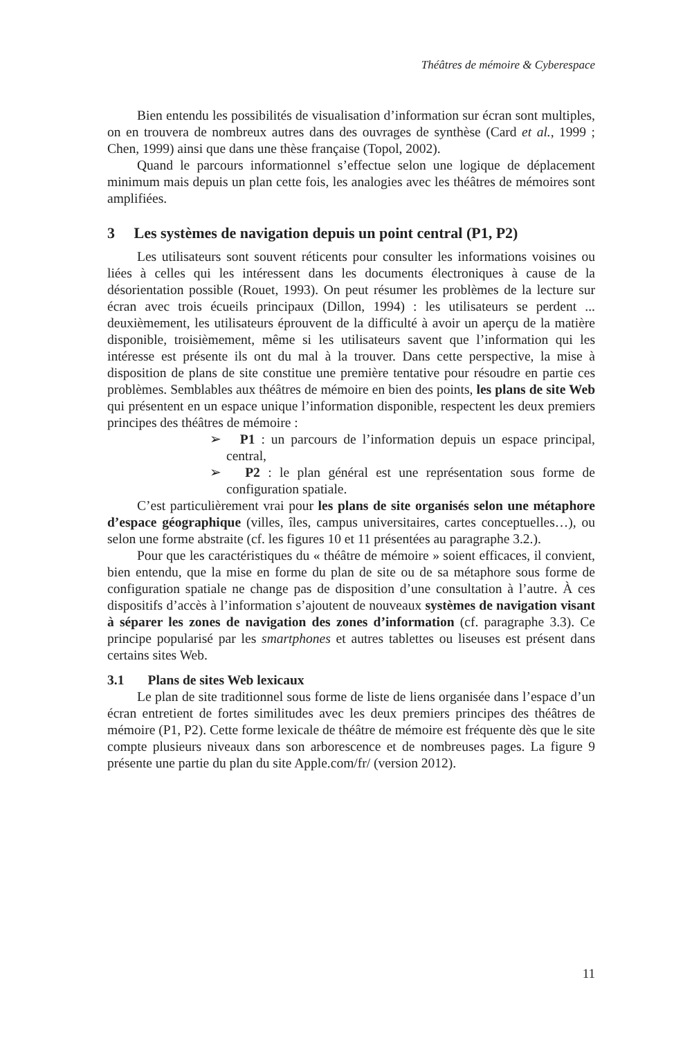Théâtres de mémoire & Cyberespace
Bien entendu les possibilités de visualisation d’information sur écran sont multiples, on en trouvera de nombreux autres dans des ouvrages de synthèse (Card et al., 1999 ; Chen, 1999) ainsi que dans une thèse française (Topol, 2002).
Quand le parcours informationnel s’effectue selon une logique de déplacement minimum mais depuis un plan cette fois, les analogies avec les théâtres de mémoires sont amplifiées.
3 Les systèmes de navigation depuis un point central (P1, P2)
Les utilisateurs sont souvent réticents pour consulter les informations voisines ou liées à celles qui les intéressent dans les documents électroniques à cause de la désorientation possible (Rouet, 1993). On peut résumer les problèmes de la lecture sur écran avec trois écueils principaux (Dillon, 1994) : les utilisateurs se perdent ... deuxièmement, les utilisateurs éprouvent de la difficulté à avoir un aperçu de la matière disponible, troisièmement, même si les utilisateurs savent que l’information qui les intéresse est présente ils ont du mal à la trouver. Dans cette perspective, la mise à disposition de plans de site constitue une première tentative pour résoudre en partie ces problèmes. Semblables aux théâtres de mémoire en bien des points, les plans de site Web qui présentent en un espace unique l’information disponible, respectent les deux premiers principes des théâtres de mémoire :
➢ P1 : un parcours de l’information depuis un espace principal, central,
➢ P2 : le plan général est une représentation sous forme de configuration spatiale.
C’est particulièrement vrai pour les plans de site organisés selon une métaphore d’espace géographique (villes, îles, campus universitaires, cartes conceptuelles…), ou selon une forme abstraite (cf. les figures 10 et 11 présentées au paragraphe 3.2.).
Pour que les caractéristiques du « théâtre de mémoire » soient efficaces, il convient, bien entendu, que la mise en forme du plan de site ou de sa métaphore sous forme de configuration spatiale ne change pas de disposition d’une consultation à l’autre. À ces dispositifs d’accès à l’information s’ajoutent de nouveaux systèmes de navigation visant à séparer les zones de navigation des zones d’information (cf. paragraphe 3.3). Ce principe popularisé par les smartphones et autres tablettes ou liseuses est présent dans certains sites Web.
3.1 Plans de sites Web lexicaux
Le plan de site traditionnel sous forme de liste de liens organisée dans l’espace d’un écran entretient de fortes similitudes avec les deux premiers principes des théâtres de mémoire (P1, P2). Cette forme lexicale de théâtre de mémoire est fréquente dès que le site compte plusieurs niveaux dans son arborescence et de nombreuses pages. La figure 9 présente une partie du plan du site Apple.com/fr/ (version 2012).
11